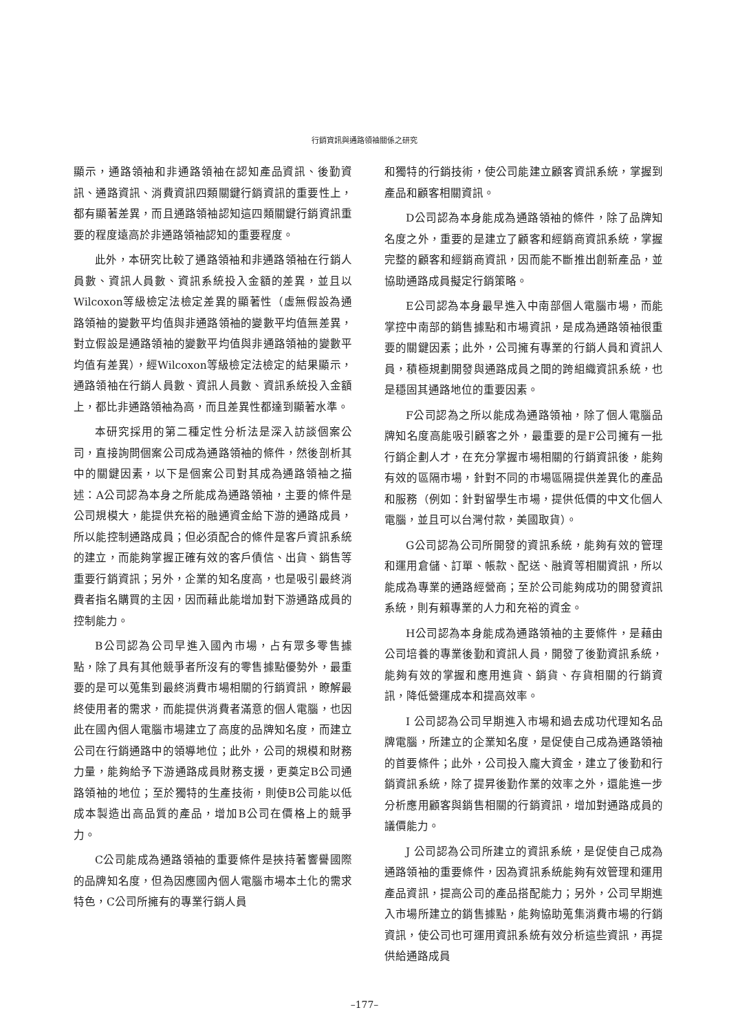行銷資訊與通路領袖關係之研究
顯示，通路領袖和非通路領袖在認知產品資訊、後勤資訊、通路資訊、消費資訊四類關鍵行銷資訊的重要性上，都有顯著差異，而且通路領袖認知這四類關鍵行銷資訊重要的程度遠高於非通路領袖認知的重要程度。
此外，本研究比較了通路領袖和非通路領袖在行銷人員數、資訊人員數、資訊系統投入金額的差異，並且以Wilcoxon等級檢定法檢定差異的顯著性（虛無假設為通路領袖的變數平均值與非通路領袖的變數平均值無差異，對立假設是通路領袖的變數平均值與非通路領袖的變數平均值有差異），經Wilcoxon等級檢定法檢定的結果顯示，通路領袖在行銷人員數、資訊人員數、資訊系統投入金額上，都比非通路領袖為高，而且差異性都達到顯著水準。
本研究採用的第二種定性分析法是深入訪談個案公司，直接詢問個案公司成為通路領袖的條件，然後剖析其中的關鍵因素，以下是個案公司對其成為通路領袖之描述：A公司認為本身之所能成為通路領袖，主要的條件是公司規模大，能提供充裕的融通資金給下游的通路成員，所以能控制通路成員；但必須配合的條件是客戶資訊系統的建立，而能夠掌握正確有效的客戶債信、出貨、銷售等重要行銷資訊；另外，企業的知名度高，也是吸引最終消費者指名購買的主因，因而藉此能增加對下游通路成員的控制能力。
B公司認為公司早進入國內市場，占有眾多零售據點，除了具有其他競爭者所沒有的零售據點優勢外，最重要的是可以蒐集到最終消費市場相關的行銷資訊，瞭解最終使用者的需求，而能提供消費者滿意的個人電腦，也因此在國內個人電腦市場建立了高度的品牌知名度，而建立公司在行銷通路中的領導地位；此外，公司的規模和財務力量，能夠給予下游通路成員財務支援，更奠定B公司通路領袖的地位；至於獨特的生產技術，則使B公司能以低成本製造出高品質的產品，增加B公司在價格上的競爭力。
C公司能成為通路領袖的重要條件是挾持著響譽國際的品牌知名度，但為因應國內個人電腦市場本土化的需求特色，C公司所擁有的專業行銷人員
和獨特的行銷技術，使公司能建立顧客資訊系統，掌握到產品和顧客相關資訊。
D公司認為本身能成為通路領袖的條件，除了品牌知名度之外，重要的是建立了顧客和經銷商資訊系統，掌握完整的顧客和經銷商資訊，因而能不斷推出創新產品，並協助通路成員擬定行銷策略。
E公司認為本身最早進入中南部個人電腦市場，而能掌控中南部的銷售據點和市場資訊，是成為通路領袖很重要的關鍵因素；此外，公司擁有專業的行銷人員和資訊人員，積極規劃開發與通路成員之間的跨組織資訊系統，也是穩固其通路地位的重要因素。
F公司認為之所以能成為通路領袖，除了個人電腦品牌知名度高能吸引顧客之外，最重要的是F公司擁有一批行銷企劃人才，在充分掌握市場相關的行銷資訊後，能夠有效的區隔市場，針對不同的市場區隔提供差異化的產品和服務（例如：針對留學生市場，提供低價的中文化個人電腦，並且可以台灣付款，美國取貨）。
G公司認為公司所開發的資訊系統，能夠有效的管理和運用倉儲、訂單、帳款、配送、融資等相關資訊，所以能成為專業的通路經營商；至於公司能夠成功的開發資訊系統，則有賴專業的人力和充裕的資金。
H公司認為本身能成為通路領袖的主要條件，是藉由公司培養的專業後勤和資訊人員，開發了後勤資訊系統，能夠有效的掌握和應用進貨、銷貨、存貨相關的行銷資訊，降低營運成本和提高效率。
I 公司認為公司早期進入市場和過去成功代理知名品牌電腦，所建立的企業知名度，是促使自己成為通路領袖的首要條件；此外，公司投入龐大資金，建立了後勤和行銷資訊系統，除了提昇後勤作業的效率之外，還能進一步分析應用顧客與銷售相關的行銷資訊，增加對通路成員的議價能力。
J 公司認為公司所建立的資訊系統，是促使自己成為通路領袖的重要條件，因為資訊系統能夠有效管理和運用產品資訊，提高公司的產品搭配能力；另外，公司早期進入市場所建立的銷售據點，能夠協助蒐集消費市場的行銷資訊，使公司也可運用資訊系統有效分析這些資訊，再提供給通路成員
–177–